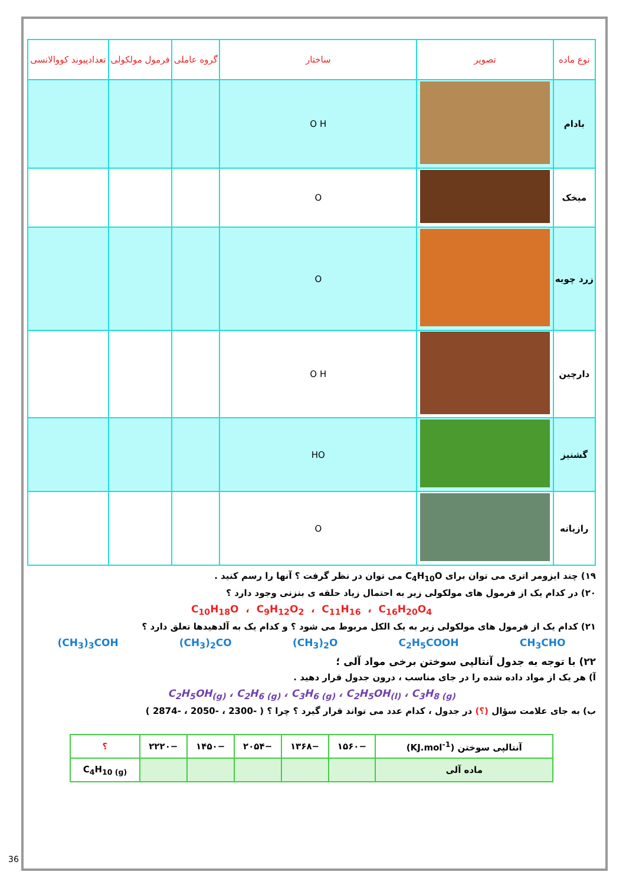| نوع ماده | تصویر | ساختار | گروه عاملی | فرمول مولکولی | تعدادپیوند کووالانسی |
| --- | --- | --- | --- | --- | --- |
| بادام | | O H | | | |
| میخک | | O | | | |
| زرد چوبه | | O | | | |
| دارچین | | O H | | | |
| گشنیز | | HO | | | |
| رازیانه | | O | | | |
۱۹) چند ایزومر اتری می توان برای C<sub>4</sub>H<sub>10</sub>O می توان در نظر گرفت ؟ آنها را رسم کنید .
۲۰) در کدام یک از فرمول های مولکولی زیر به احتمال زیاد حلقه ی بنزنی وجود دارد ؟
C<sub>10</sub>H<sub>18</sub>O ، C<sub>9</sub>H<sub>12</sub>O<sub>2</sub> ، C<sub>11</sub>H<sub>16</sub> ، C<sub>16</sub>H<sub>20</sub>O<sub>4</sub>
۲۱) کدام یک از فرمول های مولکولی زیر به یک الکل مربوط می شود ؟ و کدام یک به آلدهیدها تعلق دارد ؟
(CH<sub>3</sub>)<sub>3</sub>COH (CH<sub>3</sub>)<sub>2</sub>CO (CH<sub>3</sub>)<sub>2</sub>O C<sub>2</sub>H<sub>5</sub>COOH CH<sub>3</sub>CHO
۲۲) با توجه به جدول آنتالپی سوختن برخی مواد آلی ؛
آ) هر یک از مواد داده شده را در جای مناسب ، درون جدول قرار دهید .
C<sub>2</sub>H<sub>5</sub>OH<sub>(g)</sub> ، C<sub>2</sub>H<sub>6 (g)</sub> ، C<sub>3</sub>H<sub>6 (g)</sub> ، C<sub>2</sub>H<sub>5</sub>OH<sub>(l)</sub> ، C<sub>3</sub>H<sub>8 (g)</sub>
ب) به جای علامت سؤال (؟) در جدول ، کدام عدد می تواند قرار گیرد ؟ چرا ؟ ( -2300 ، -2050 ، -2874 )
| آنتالپی سوختن (KJ.mol<sup>-1</sup>) | −۱۵۶۰ | −۱۳۶۸ | −۲۰۵۴ | −۱۴۵۰ | −۲۲۲۰ | ؟ |
| ماده آلی | | | | | | C<sub>4</sub>H<sub>10 (g)</sub> |
36